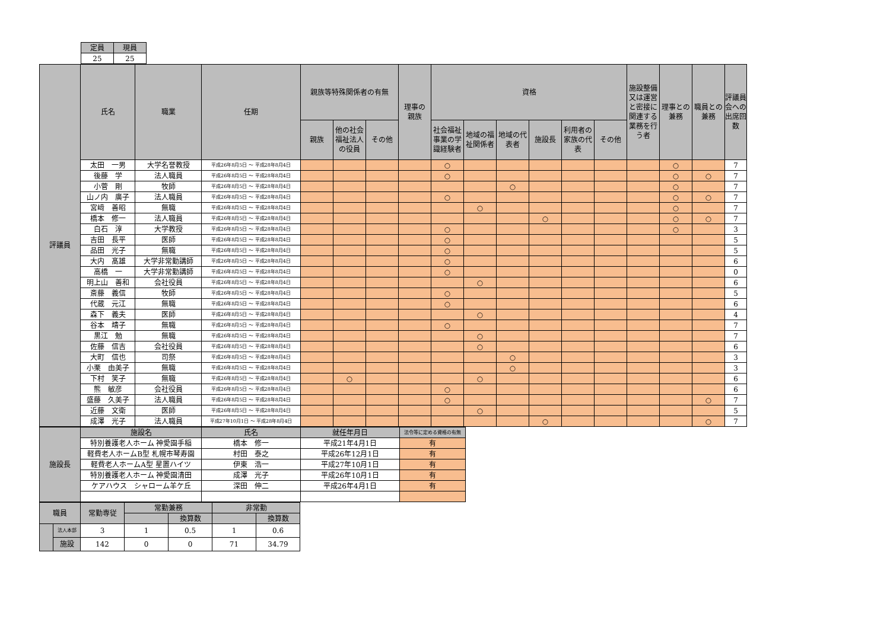| 定員 | 現員 |
| --- | --- |
| 25 | 25 |
| 評議員 | 氏名 | 職業 | 任期 | 親族等特殊関係者の有無 | | | 理事の 親族 | 資格 | | | | | | 施設整備又は運営と密接に関連する業務を行う者 | 理事との兼務 | 職員との兼務 | 評議員会への出席回数 |
| --- | --- | --- | --- | --- | --- | --- | --- | --- | --- | --- | --- | --- | --- | --- | --- | --- | --- |
| | | | | 親族 | 他の社会福祉法人の役員 | その他 | | 社会福祉事業の学識経験者 | 地域の福祉関係者 | 地域の代表者 | 施設長 | 利用者の家族の代表 | その他 | | | | |
| | 太田 一男 | 大学名誉教授 | 平成26年8月5日 ～ 平成28年8月4日 | | | | | ○ | | | | | | | ○ | | 7 |
| | 後藤 学 | 法人職員 | 平成26年8月5日 ～ 平成28年8月4日 | | | | | ○ | | | | | | | ○ | ○ | 7 |
| | 小菅 剛 | 牧師 | 平成26年8月5日 ～ 平成28年8月4日 | | | | | | | ○ | | | | | ○ | | 7 |
| | 山ノ内 廣子 | 法人職員 | 平成26年8月5日 ～ 平成28年8月4日 | | | | | ○ | | | | | | | ○ | ○ | 7 |
| | 宮﨑 善昭 | 無職 | 平成26年8月5日 ～ 平成28年8月4日 | | | | | | ○ | | | | | | ○ | | 7 |
| | 橋本 修一 | 法人職員 | 平成26年8月5日 ～ 平成28年8月4日 | | | | | | | | ○ | | | | ○ | ○ | 7 |
| | 白石 淳 | 大学教授 | 平成26年8月5日 ～ 平成28年8月4日 | | | | | ○ | | | | | | | ○ | | 3 |
| | 吉田 長平 | 医師 | 平成26年8月5日 ～ 平成28年8月4日 | | | | | ○ | | | | | | | | | 5 |
| | 品田 光子 | 無職 | 平成26年8月5日 ～ 平成28年8月4日 | | | | | ○ | | | | | | | | | 5 |
| | 大内 髙雄 | 大学非常勤講師 | 平成26年8月5日 ～ 平成28年8月4日 | | | | | ○ | | | | | | | | | 6 |
| | 高橋 一 | 大学非常勤講師 | 平成26年8月5日 ～ 平成28年8月4日 | | | | | ○ | | | | | | | | | 0 |
| | 明上山 善和 | 会社役員 | 平成26年8月5日 ～ 平成28年8月4日 | | | | | | ○ | | | | | | | | 6 |
| | 斎藤 義信 | 牧師 | 平成26年8月5日 ～ 平成28年8月4日 | | | | | ○ | | | | | | | | | 5 |
| | 代蔵 元江 | 無職 | 平成26年8月5日 ～ 平成28年8月4日 | | | | | ○ | | | | | | | | | 6 |
| | 森下 義夫 | 医師 | 平成26年8月5日 ～ 平成28年8月4日 | | | | | | ○ | | | | | | | | 4 |
| | 谷本 靖子 | 無職 | 平成26年8月5日 ～ 平成28年8月4日 | | | | | ○ | | | | | | | | | 7 |
| | 黒江 勉 | 無職 | 平成26年8月5日 ～ 平成28年8月4日 | | | | | | ○ | | | | | | | | 7 |
| | 佐藤 信吉 | 会社役員 | 平成26年8月5日 ～ 平成28年8月4日 | | | | | | ○ | | | | | | | | 6 |
| | 大町 信也 | 司祭 | 平成26年8月5日 ～ 平成28年8月4日 | | | | | | | ○ | | | | | | | 3 |
| | 小栗 由美子 | 無職 | 平成26年8月5日 ～ 平成28年8月4日 | | | | | | | ○ | | | | | | | 3 |
| | 下村 笑子 | 無職 | 平成26年8月5日 ～ 平成28年8月4日 | | ○ | | | | ○ | | | | | | | | 6 |
| | 熊 敏彦 | 会社役員 | 平成26年8月5日 ～ 平成28年8月4日 | | | | | ○ | | | | | | | | | 6 |
| | 盛藤 久美子 | 法人職員 | 平成26年8月5日 ～ 平成28年8月4日 | | | | | ○ | | | | | | | | ○ | 7 |
| | 近藤 文衛 | 医師 | 平成26年8月5日 ～ 平成28年8月4日 | | | | | | ○ | | | | | | | | 5 |
| | 成澤 光子 | 法人職員 | 平成27年10月1日 ～ 平成28年8月4日 | | | | | | | | ○ | | | | | ○ | 7 |
| 施設長 | 施設名 | 氏名 | 就任年月日 | 法令等に定める資格の有無 |
| --- | --- | --- | --- | --- |
| | 特別養護老人ホーム 神愛園手稲 | 橋本 修一 | 平成21年4月1日 | 有 |
| | 軽費老人ホームB型 札幌市琴寿園 | 村田 泰之 | 平成26年12月1日 | 有 |
| | 軽費老人ホームA型 星置ハイツ | 伊東 浩一 | 平成27年10月1日 | 有 |
| | 特別養護老人ホーム 神愛園清田 | 成澤 光子 | 平成26年10月1日 | 有 |
| | ケアハウス シャローム羊ケ丘 | 深田 伸二 | 平成26年4月1日 | 有 |
| 職員 | | 常勤専従 | 常勤兼務 | | 非常勤 | |
| --- | --- | --- | --- | --- | --- | --- |
| | | | | 換算数 | | 換算数 |
| | 法人本部 | 3 | 1 | 0.5 | 1 | 0.6 |
| | 施設 | 142 | 0 | 0 | 71 | 34.79 |